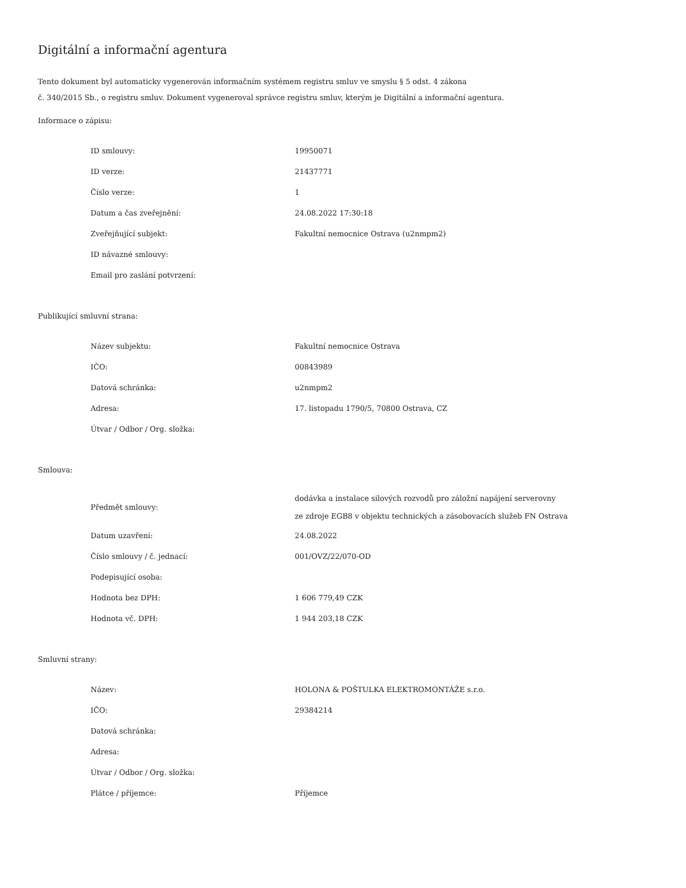Digitální a informační agentura
Tento dokument byl automaticky vygenerován informačním systémem registru smluv ve smyslu § 5 odst. 4 zákona
č. 340/2015 Sb., o registru smluv. Dokument vygeneroval správce registru smluv, kterým je Digitální a informační agentura.
Informace o zápisu:
| ID smlouvy: | 19950071 |
| ID verze: | 21437771 |
| Číslo verze: | 1 |
| Datum a čas zveřejnění: | 24.08.2022 17:30:18 |
| Zveřejňující subjekt: | Fakultní nemocnice Ostrava (u2nmpm2) |
| ID návazné smlouvy: | |
| Email pro zaslání potvrzení: | |
Publikující smluvní strana:
| Název subjektu: | Fakultní nemocnice Ostrava |
| IČO: | 00843989 |
| Datová schránka: | u2nmpm2 |
| Adresa: | 17. listopadu 1790/5, 70800 Ostrava, CZ |
| Útvar / Odbor / Org. složka: | |
Smlouva:
| Předmět smlouvy: | dodávka a instalace silových rozvodů pro záložní napájení serverovny ze zdroje EGB8 v objektu technických a zásobovacích služeb FN Ostrava |
| Datum uzavření: | 24.08.2022 |
| Číslo smlouvy / č. jednací: | 001/OVZ/22/070-OD |
| Podepisující osoba: | |
| Hodnota bez DPH: | 1 606 779,49 CZK |
| Hodnota vč. DPH: | 1 944 203,18 CZK |
Smluvní strany:
| Název: | HOLONA & POŠTULKA ELEKTROMONTÁŽE s.r.o. |
| IČO: | 29384214 |
| Datová schránka: | |
| Adresa: | |
| Útvar / Odbor / Org. složka: | |
| Plátce / příjemce: | Příjemce |